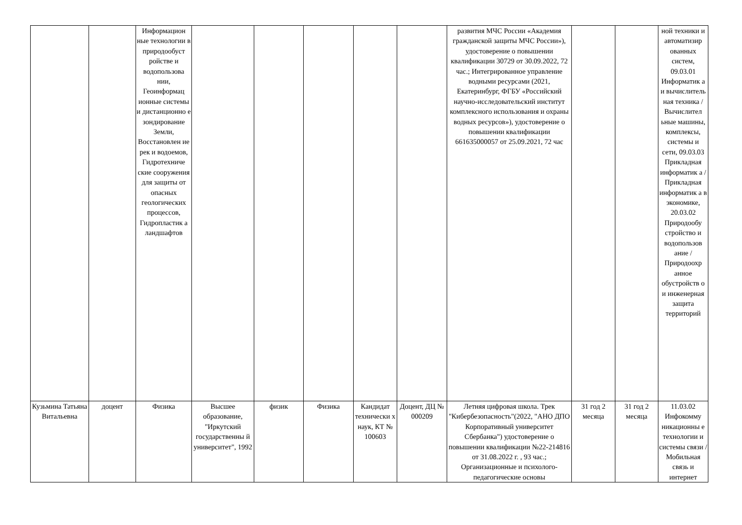| | | Информацион ные технологии в природообуст ройстве и водопользова нии, Геоинформац ионные системы и дистанционно е зондирование Земли, Восстановлен ие рек и водоемов, Гидротехниче ские сооружения для защиты от опасных геологических процессов, Гидропластик а ландшафтов | | | | | | развития МЧС России «Академия гражданской защиты МЧС России»), удостоверение о повышении квалификации 30729 от 30.09.2022, 72 час.; Интегрированное управление водными ресурсами (2021, Екатеринбург, ФГБУ «Российский научно-исследовательский институт комплексного использования и охраны водных ресурсов»), удостоверение о повышении квалификации 661635000057 от 25.09.2021, 72 час | | | ной техники и автоматизир ованных систем, 09.03.01 Информатик а и вычислитель ная техника / Вычислител ьные машины, комплексы, системы и сети, 09.03.03 Прикладная информатик а / Прикладная информатик а в экономике, 20.03.02 Природообу стройство и водопользов ание / Природоохр анное обустройств о и инженерная защита территорий |
| Кузьмина Татьяна Витальевна | доцент | Физика | Высшее образование, "Иркутский государственны й университет", 1992 | физик | Физика | Кандидат технически х наук, КТ № 100603 | Доцент, ДЦ № 000209 | Летняя цифровая школа. Трек "Кибербезопасность"(2022, "АНО ДПО Корпоративный университет Сбербанка") удостоверение о повышении квалификации №22-214816 от 31.08.2022 г. , 93 час.; Организационные и психолого-педагогические основы | 31 год 2 месяца | 31 год 2 месяца | 11.03.02 Инфокомму никационны е технологии и системы связи / Мобильная связь и интернет |